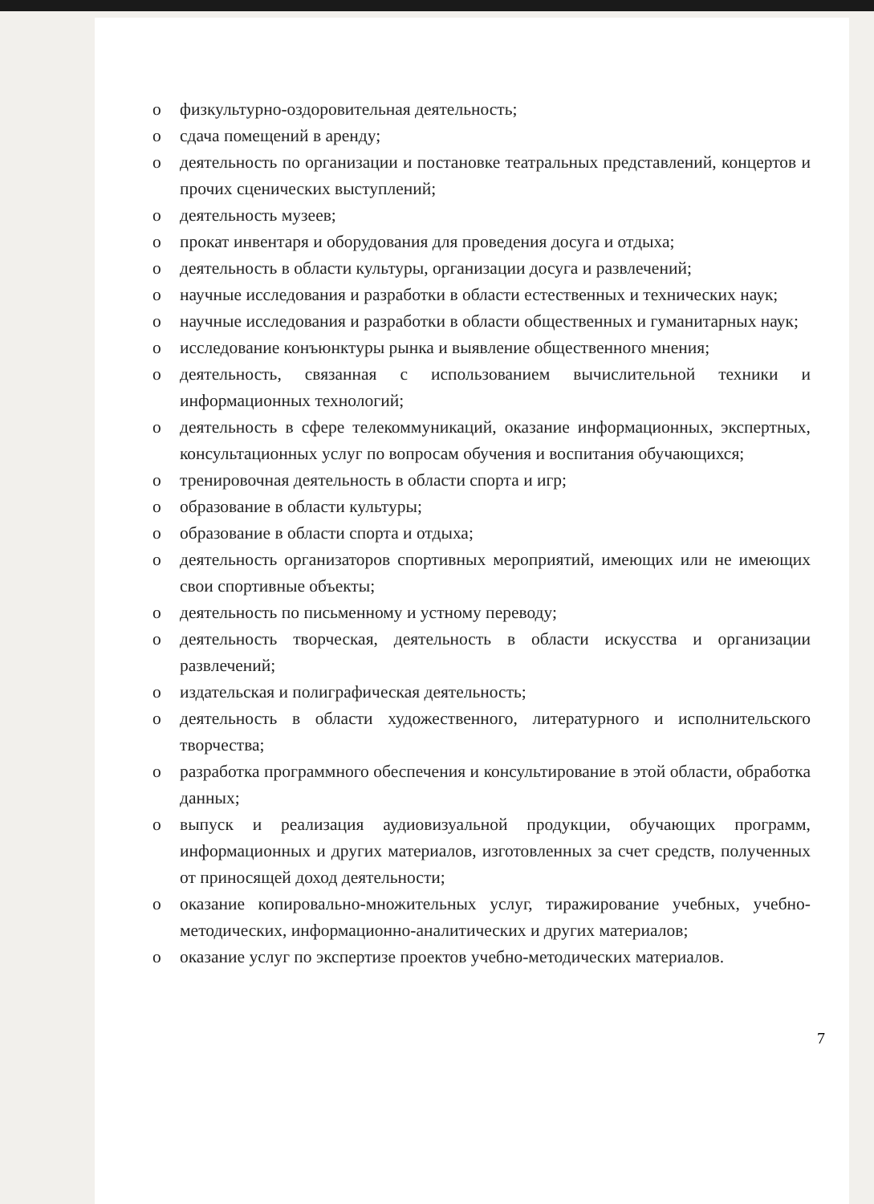o физкультурно-оздоровительная деятельность;
o сдача помещений в аренду;
o деятельность по организации и постановке театральных представлений, концертов и прочих сценических выступлений;
o деятельность музеев;
o прокат инвентаря и оборудования для проведения досуга и отдыха;
o деятельность в области культуры, организации досуга и развлечений;
o научные исследования и разработки в области естественных и технических наук;
o научные исследования и разработки в области общественных и гуманитарных наук;
o исследование конъюнктуры рынка и выявление общественного мнения;
o деятельность, связанная с использованием вычислительной техники и информационных технологий;
o деятельность в сфере телекоммуникаций, оказание информационных, экспертных, консультационных услуг по вопросам обучения и воспитания обучающихся;
o тренировочная деятельность в области спорта и игр;
o образование в области культуры;
o образование в области спорта и отдыха;
o деятельность организаторов спортивных мероприятий, имеющих или не имеющих свои спортивные объекты;
o деятельность по письменному и устному переводу;
o деятельность творческая, деятельность в области искусства и организации развлечений;
o издательская и полиграфическая деятельность;
o деятельность в области художественного, литературного и исполнительского творчества;
o разработка программного обеспечения и консультирование в этой области, обработка данных;
o выпуск и реализация аудиовизуальной продукции, обучающих программ, информационных и других материалов, изготовленных за счет средств, полученных от приносящей доход деятельности;
o оказание копировально-множительных услуг, тиражирование учебных, учебно-методических, информационно-аналитических и других материалов;
o оказание услуг по экспертизе проектов учебно-методических материалов.
7